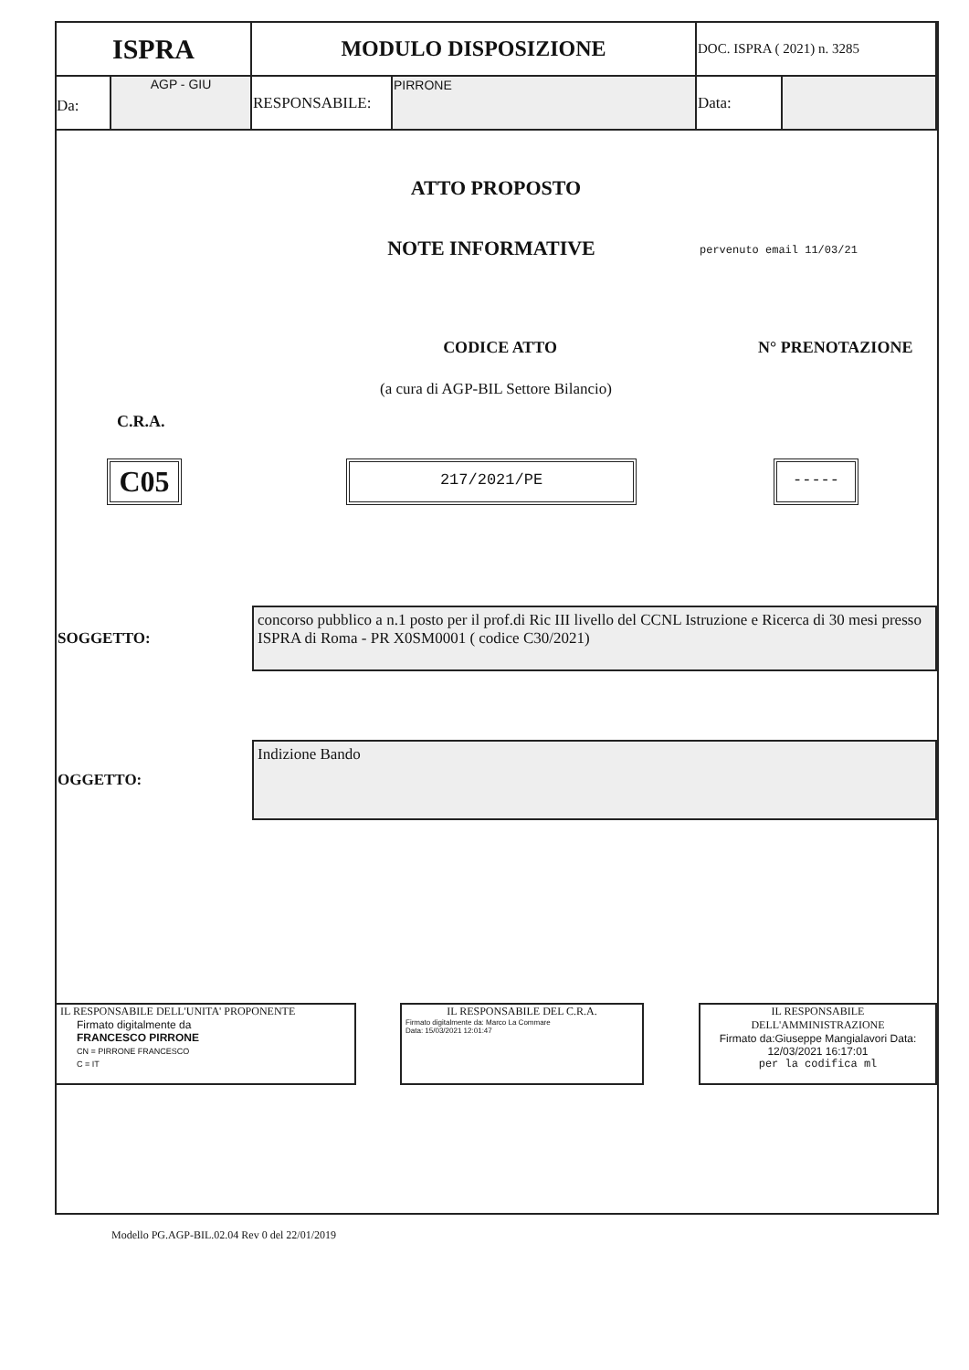| ISPRA | MODULO DISPOSIZIONE | | DOC. ISPRA ( 2021) n. 3285 | |
| Da: AGP - GIU | RESPONSABILE: | PIRRONE | Data: | |
ATTO PROPOSTO
NOTE INFORMATIVE pervenuto email 11/03/21
CODICE ATTO N° PRENOTAZIONE
(a cura di AGP-BIL Settore Bilancio)
C.R.A.
C05 217/2021/PE -----
SOGGETTO:
concorso pubblico a n.1 posto per il prof.di Ric III livello del CCNL Istruzione e Ricerca di 30 mesi presso ISPRA di Roma - PR X0SM0001 ( codice C30/2021)
OGGETTO:
Indizione Bando
IL RESPONSABILE DELL'UNITA' PROPONENTE
Firmato digitalmente da
FRANCESCO PIRRONE
CN = PIRRONE FRANCESCO
C = IT
IL RESPONSABILE DEL C.R.A.
Firmato digitalmente da: Marco La Commare
Data: 15/03/2021 12:01:47
IL RESPONSABILE DELL'AMMINISTRAZIONE
Firmato da:Giuseppe Mangialavori Data: 12/03/2021 16:17:01
per la codifica ml
Modello PG.AGP-BIL.02.04 Rev 0 del 22/01/2019